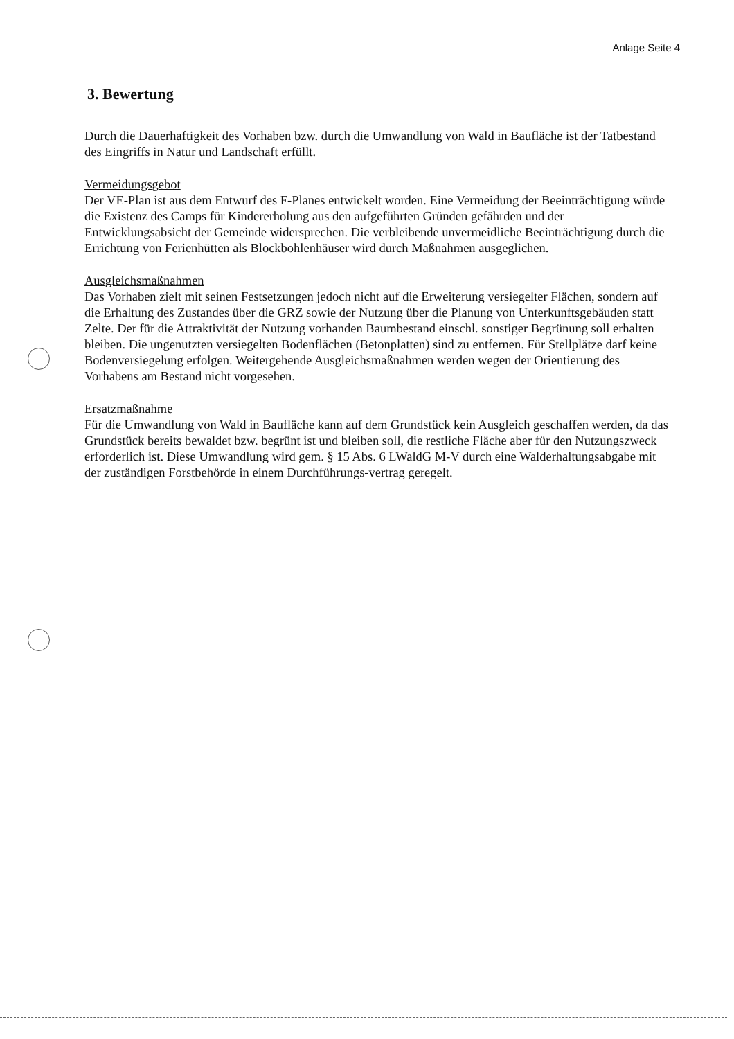Anlage Seite 4
3. Bewertung
Durch die Dauerhaftigkeit des Vorhaben bzw. durch die Umwandlung von Wald in Baufläche ist der Tatbestand des Eingriffs in Natur und Landschaft erfüllt.
Vermeidungsgebot
Der VE-Plan ist aus dem Entwurf des F-Planes entwickelt worden. Eine Vermeidung der Beeinträchtigung würde die Existenz des Camps für Kindererholung aus den aufgeführten Gründen gefährden und der Entwicklungsabsicht der Gemeinde widersprechen. Die verbleibende unvermeidliche Beeinträchtigung durch die Errichtung von Ferienhütten als Blockbohlenhäuser wird durch Maßnahmen ausgeglichen.
Ausgleichsmaßnahmen
Das Vorhaben zielt mit seinen Festsetzungen jedoch nicht auf die Erweiterung versiegelter Flächen, sondern auf die Erhaltung des Zustandes über die GRZ sowie der Nutzung über die Planung von Unterkunftsgebäuden statt Zelte. Der für die Attraktivität der Nutzung vorhanden Baumbestand einschl. sonstiger Begrünung soll erhalten bleiben. Die ungenutzten versiegelten Bodenflächen (Betonplatten) sind zu entfernen. Für Stellplätze darf keine Bodenversiegelung erfolgen. Weitergehende Ausgleichsmaßnahmen werden wegen der Orientierung des Vorhabens am Bestand nicht vorgesehen.
Ersatzmaßnahme
Für die Umwandlung von Wald in Baufläche kann auf dem Grundstück kein Ausgleich geschaffen werden, da das Grundstück bereits bewaldet bzw. begrünt ist und bleiben soll, die restliche Fläche aber für den Nutzungszweck erforderlich ist. Diese Umwandlung wird gem. § 15 Abs. 6 LWaldG M-V durch eine Walderhaltungsabgabe mit der zuständigen Forstbehörde in einem Durchführungs-vertrag geregelt.